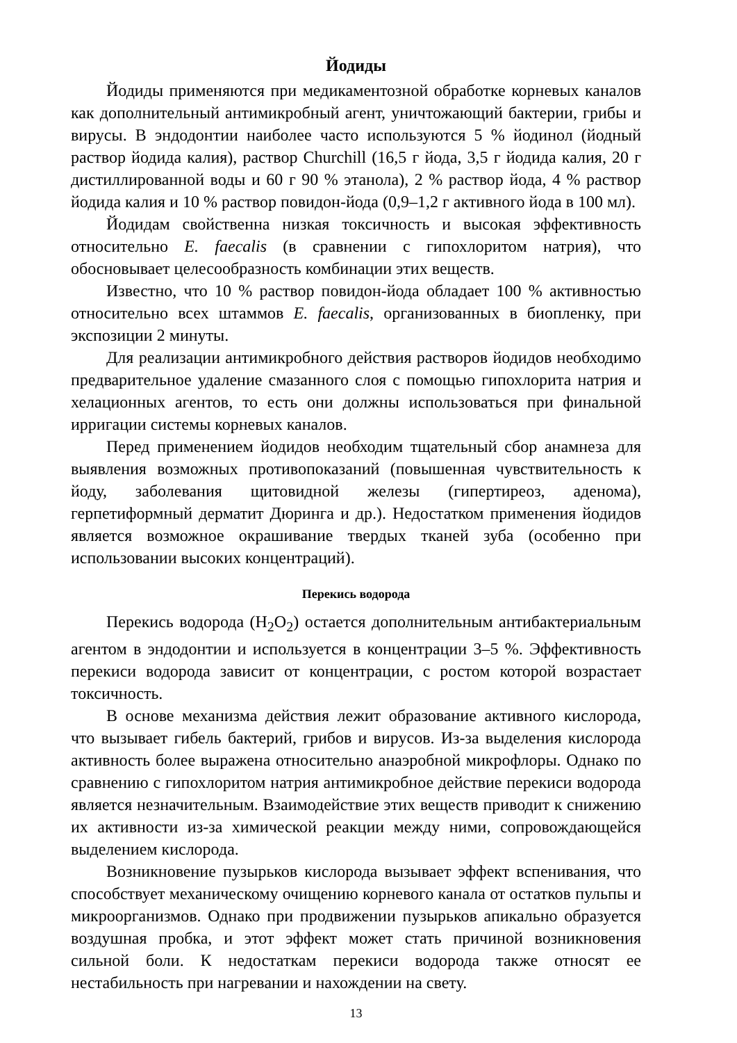Йодиды
Йодиды применяются при медикаментозной обработке корневых каналов как дополнительный антимикробный агент, уничтожающий бактерии, грибы и вирусы. В эндодонтии наиболее часто используются 5 % йодинол (йодный раствор йодида калия), раствор Churchill (16,5 г йода, 3,5 г йодида калия, 20 г дистиллированной воды и 60 г 90 % этанола), 2 % раствор йода, 4 % раствор йодида калия и 10 % раствор повидон-йода (0,9–1,2 г активного йода в 100 мл).
Йодидам свойственна низкая токсичность и высокая эффективность относительно E. faecalis (в сравнении с гипохлоритом натрия), что обосновывает целесообразность комбинации этих веществ.
Известно, что 10 % раствор повидон-йода обладает 100 % активностью относительно всех штаммов E. faecalis, организованных в биопленку, при экспозиции 2 минуты.
Для реализации антимикробного действия растворов йодидов необходимо предварительное удаление смазанного слоя с помощью гипохлорита натрия и хелационных агентов, то есть они должны использоваться при финальной ирригации системы корневых каналов.
Перед применением йодидов необходим тщательный сбор анамнеза для выявления возможных противопоказаний (повышенная чувствительность к йоду, заболевания щитовидной железы (гипертиреоз, аденома), герпетиформный дерматит Дюринга и др.). Недостатком применения йодидов является возможное окрашивание твердых тканей зуба (особенно при использовании высоких концентраций).
Перекись водорода
Перекись водорода (H<sub>2</sub>O<sub>2</sub>) остается дополнительным антибактериальным агентом в эндодонтии и используется в концентрации 3–5 %. Эффективность перекиси водорода зависит от концентрации, с ростом которой возрастает токсичность.
В основе механизма действия лежит образование активного кислорода, что вызывает гибель бактерий, грибов и вирусов. Из-за выделения кислорода активность более выражена относительно анаэробной микрофлоры. Однако по сравнению с гипохлоритом натрия антимикробное действие перекиси водорода является незначительным. Взаимодействие этих веществ приводит к снижению их активности из-за химической реакции между ними, сопровождающейся выделением кислорода.
Возникновение пузырьков кислорода вызывает эффект вспенивания, что способствует механическому очищению корневого канала от остатков пульпы и микроорганизмов. Однако при продвижении пузырьков апикально образуется воздушная пробка, и этот эффект может стать причиной возникновения сильной боли. К недостаткам перекиси водорода также относят ее нестабильность при нагревании и нахождении на свету.
13